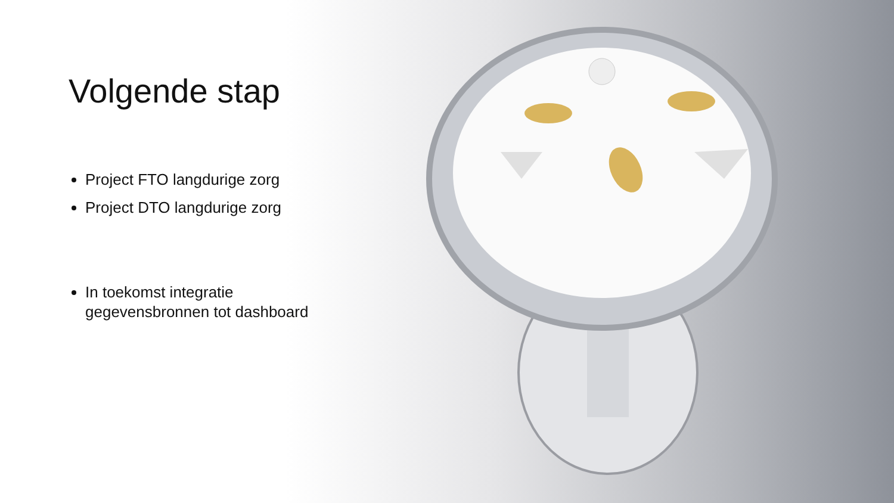Volgende stap
Project FTO langdurige zorg
Project DTO langdurige zorg
In toekomst integratie gegevensbronnen tot dashboard